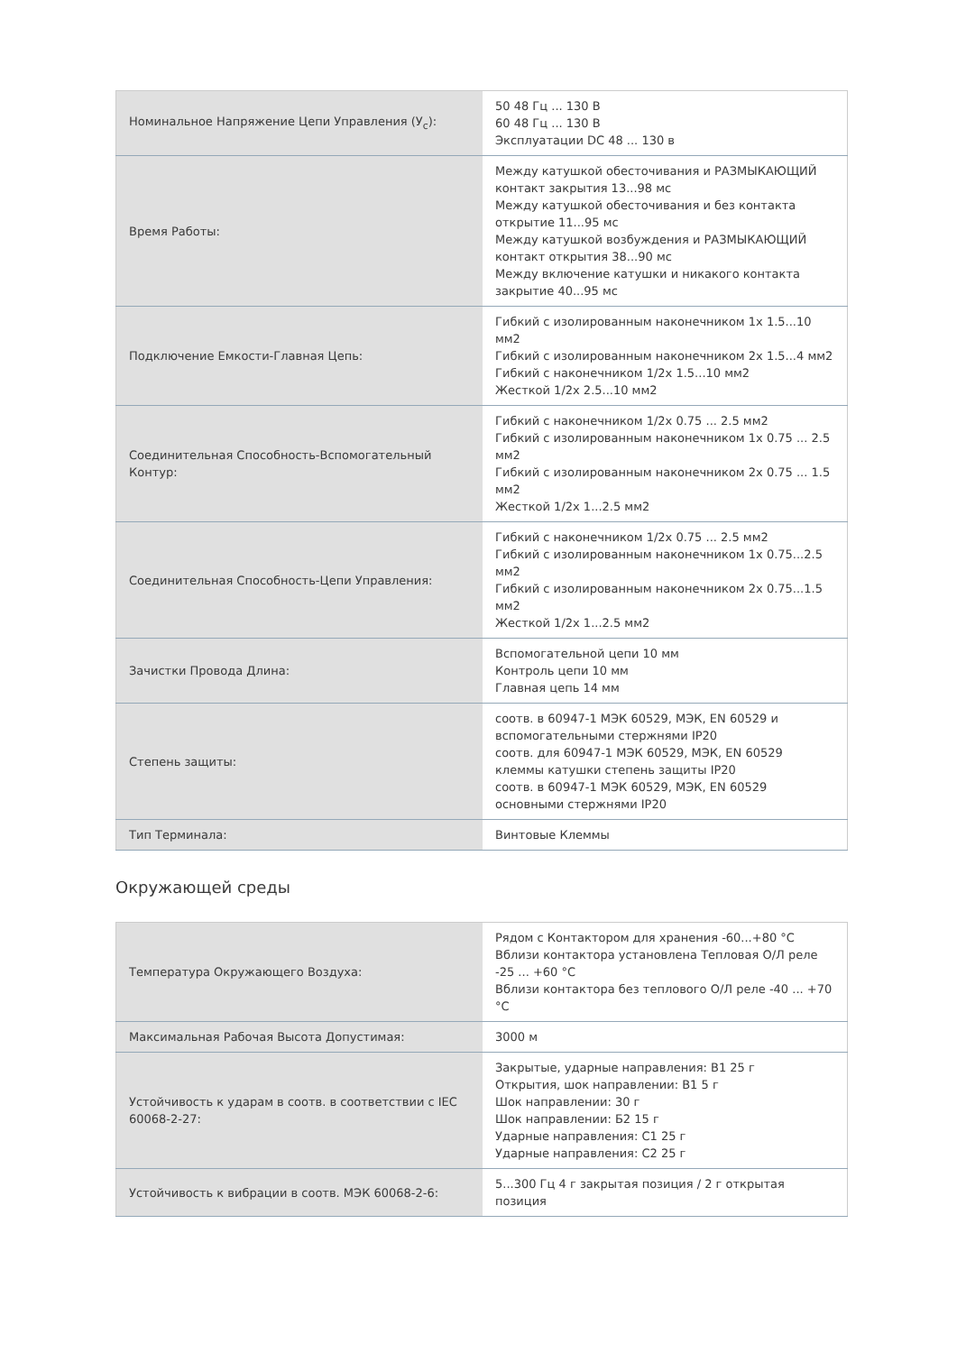| Номинальное Напряжение Цепи Управления (У<sub>c</sub>): | 50 48 Гц ... 130 В 60 48 Гц ... 130 В Эксплуатации DC 48 ... 130 в |
| Время Работы: | Между катушкой обесточивания и РАЗМЫКАЮЩИЙ контакт закрытия 13...98 мс Между катушкой обесточивания и без контакта открытие 11...95 мс Между катушкой возбуждения и РАЗМЫКАЮЩИЙ контакт открытия 38...90 мс Между включение катушки и никакого контакта закрытие 40...95 мс |
| Подключение Емкости-Главная Цепь: | Гибкий с изолированным наконечником 1x 1.5...10 мм2 Гибкий с изолированным наконечником 2x 1.5...4 мм2 Гибкий с наконечником 1/2x 1.5...10 мм2 Жесткой 1/2x 2.5...10 мм2 |
| Соединительная Способность-Вспомогательный Контур: | Гибкий с наконечником 1/2x 0.75 ... 2.5 мм2 Гибкий с изолированным наконечником 1x 0.75 ... 2.5 мм2 Гибкий с изолированным наконечником 2x 0.75 ... 1.5 мм2 Жесткой 1/2x 1...2.5 мм2 |
| Соединительная Способность-Цепи Управления: | Гибкий с наконечником 1/2x 0.75 ... 2.5 мм2 Гибкий с изолированным наконечником 1x 0.75...2.5 мм2 Гибкий с изолированным наконечником 2x 0.75...1.5 мм2 Жесткой 1/2x 1...2.5 мм2 |
| Зачистки Провода Длина: | Вспомогательной цепи 10 мм Контроль цепи 10 мм Главная цепь 14 мм |
| Степень защиты: | соотв. в 60947-1 МЭК 60529, МЭК, EN 60529 и вспомогательными стержнями IP20 соотв. для 60947-1 МЭК 60529, МЭК, EN 60529 клеммы катушки степень защиты IP20 соотв. в 60947-1 МЭК 60529, МЭК, EN 60529 основными стержнями IP20 |
| Тип Терминала: | Винтовые Клеммы |
Окружающей среды
| Температура Окружающего Воздуха: | Рядом с Контактором для хранения -60...+80 °C Вблизи контактора установлена Тепловая О/Л реле -25 ... +60 °C Вблизи контактора без теплового О/Л реле -40 ... +70 °C |
| Максимальная Рабочая Высота Допустимая: | 3000 м |
| Устойчивость к ударам в соотв. в соответствии с IEC 60068-2-27: | Закрытые, ударные направления: B1 25 г Открытия, шок направлении: B1 5 г Шок направлении: 30 г Шок направлении: Б2 15 г Ударные направления: C1 25 г Ударные направления: C2 25 г |
| Устойчивость к вибрации в соотв. МЭК 60068-2-6: | 5...300 Гц 4 г закрытая позиция / 2 г открытая позиция |